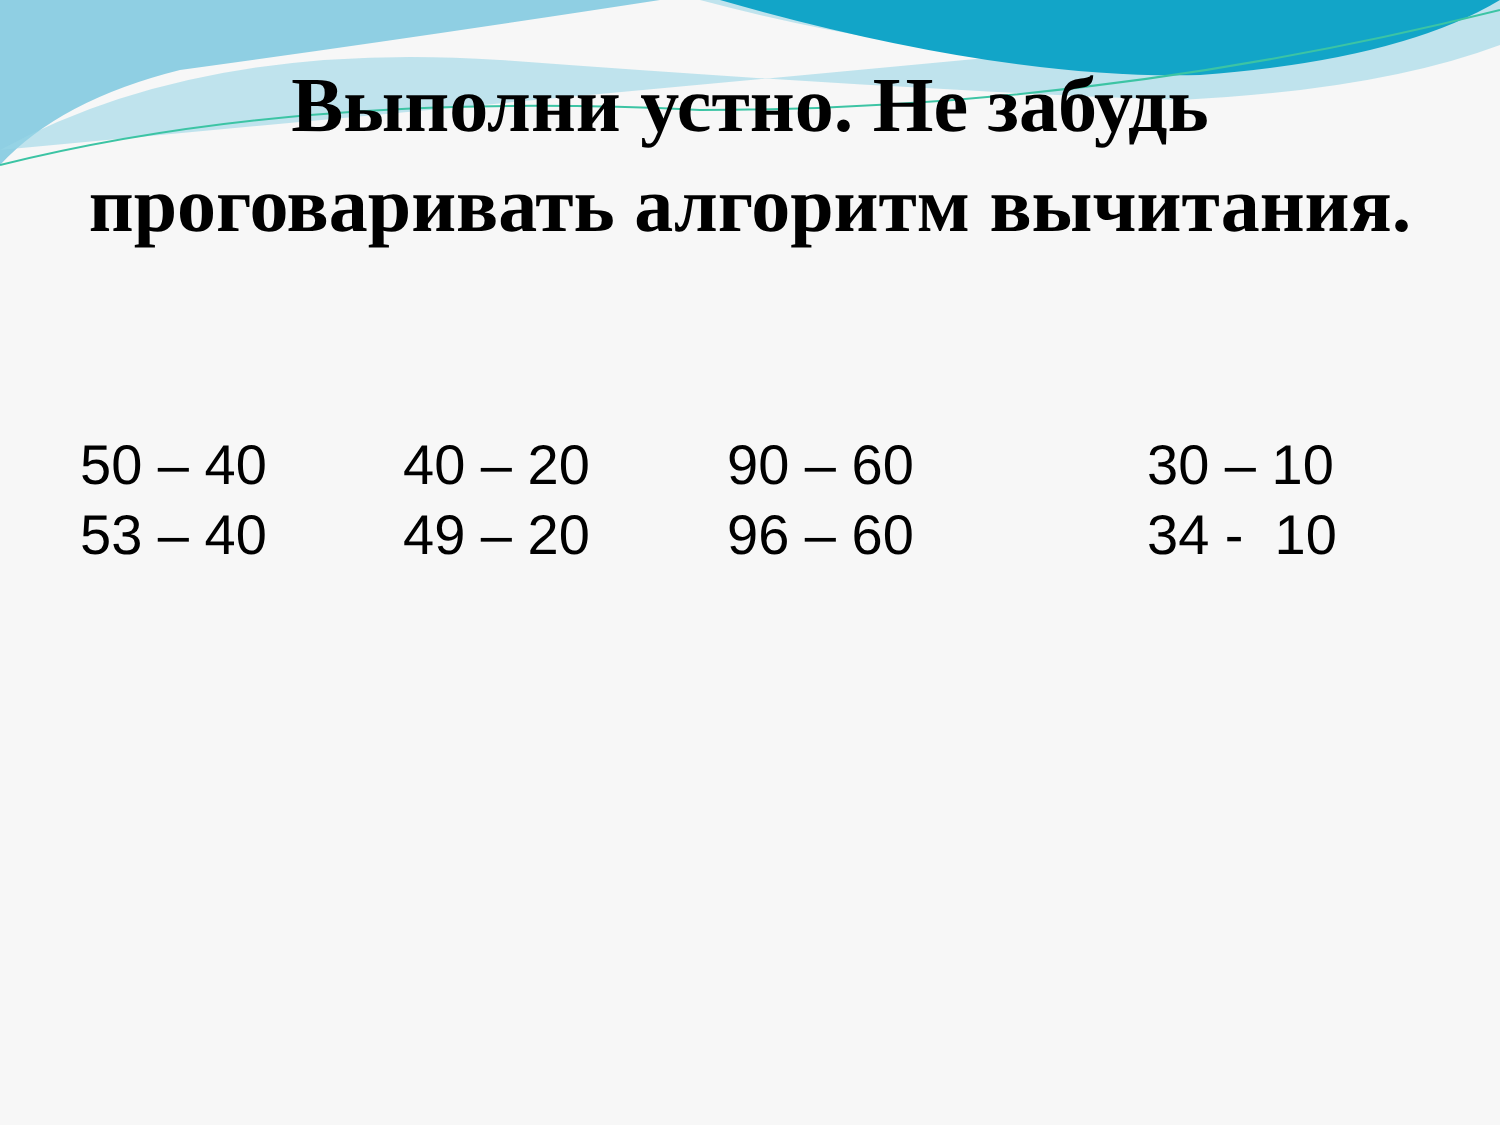Выполни устно. Не забудь
проговаривать алгоритм вычитания.
50 – 40 53 – 40
40 – 20 49 – 20
90 – 60 96 – 60
30 – 10 34 - 10